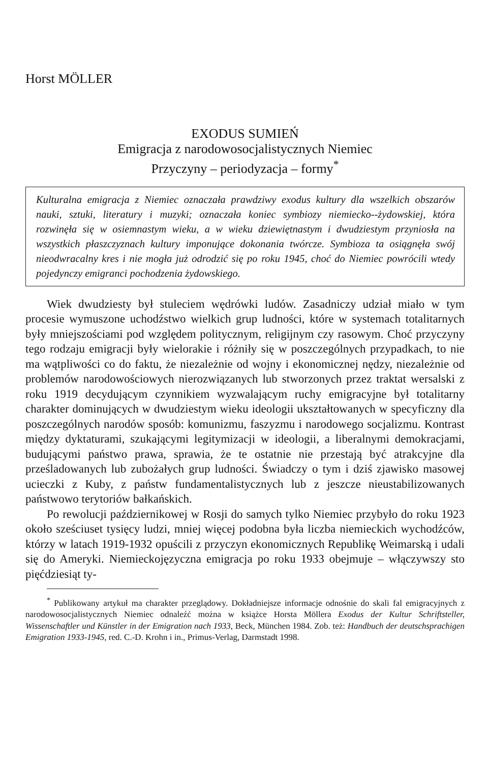Horst MÖLLER
EXODUS SUMIEŃ
Emigracja z narodowosocjalistycznych Niemiec
Przyczyny – periodyzacja – formy<sup>*</sup>
Kulturalna emigracja z Niemiec oznaczała prawdziwy exodus kultury dla wszelkich obszarów nauki, sztuki, literatury i muzyki; oznaczała koniec symbiozy niemiecko--żydowskiej, która rozwinęła się w osiemnastym wieku, a w wieku dziewiętnastym i dwudziestym przyniosła na wszystkich płaszczyznach kultury imponujące dokonania twórcze. Symbioza ta osiągnęła swój nieodwracalny kres i nie mogła już odrodzić się po roku 1945, choć do Niemiec powrócili wtedy pojedynczy emigranci pochodzenia żydowskiego.
Wiek dwudziesty był stuleciem wędrówki ludów. Zasadniczy udział miało w tym procesie wymuszone uchodźstwo wielkich grup ludności, które w systemach totalitarnych były mniejszościami pod względem politycznym, religijnym czy rasowym. Choć przyczyny tego rodzaju emigracji były wielorakie i różniły się w poszczególnych przypadkach, to nie ma wątpliwości co do faktu, że niezależnie od wojny i ekonomicznej nędzy, niezależnie od problemów narodowościowych nierozwiązanych lub stworzonych przez traktat wersalski z roku 1919 decydującym czynnikiem wyzwalającym ruchy emigracyjne był totalitarny charakter dominujących w dwudziestym wieku ideologii ukształtowanych w specyficzny dla poszczególnych narodów sposób: komunizmu, faszyzmu i narodowego socjalizmu. Kontrast między dyktaturami, szukającymi legitymizacji w ideologii, a liberalnymi demokracjami, budującymi państwo prawa, sprawia, że te ostatnie nie przestają być atrakcyjne dla prześladowanych lub zubożałych grup ludności. Świadczy o tym i dziś zjawisko masowej ucieczki z Kuby, z państw fundamentalistycznych lub z jeszcze nieustabilizowanych państwowo terytoriów bałkańskich.
Po rewolucji październikowej w Rosji do samych tylko Niemiec przybyło do roku 1923 około sześciuset tysięcy ludzi, mniej więcej podobna była liczba niemieckich wychodźców, którzy w latach 1919-1932 opuścili z przyczyn ekonomicznych Republikę Weimarską i udali się do Ameryki. Niemieckojęzyczna emigracja po roku 1933 obejmuje – włączywszy sto pięćdziesiąt ty-
<sup>*</sup> Publikowany artykuł ma charakter przeglądowy. Dokładniejsze informacje odnośnie do skali fal emigracyjnych z narodowosocjalistycznych Niemiec odnaleźć można w książce Horsta Möllera Exodus der Kultur Schriftsteller, Wissenschaftler und Künstler in der Emigration nach 1933, Beck, München 1984. Zob. też: Handbuch der deutschsprachigen Emigration 1933-1945, red. C.-D. Krohn i in., Primus-Verlag, Darmstadt 1998.